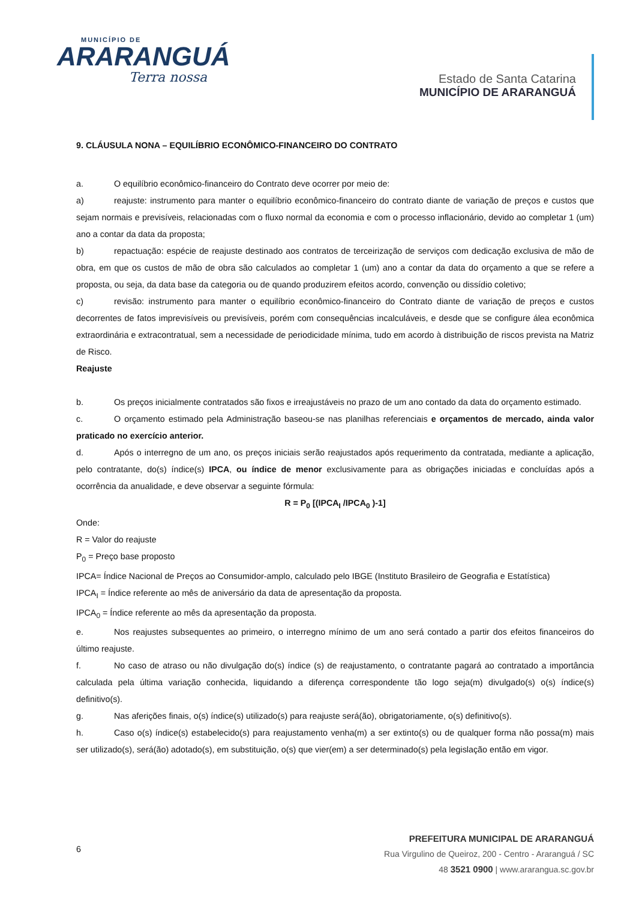MUNICÍPIO DE
ARARANGUÁ
Terra nossa
Estado de Santa Catarina
MUNICÍPIO DE ARARANGUÁ
9. CLÁUSULA NONA – EQUILÍBRIO ECONÔMICO-FINANCEIRO DO CONTRATO
a. O equilíbrio econômico-financeiro do Contrato deve ocorrer por meio de:
a) reajuste: instrumento para manter o equilíbrio econômico-financeiro do contrato diante de variação de preços e custos que sejam normais e previsíveis, relacionadas com o fluxo normal da economia e com o processo inflacionário, devido ao completar 1 (um) ano a contar da data da proposta;
b) repactuação: espécie de reajuste destinado aos contratos de terceirização de serviços com dedicação exclusiva de mão de obra, em que os custos de mão de obra são calculados ao completar 1 (um) ano a contar da data do orçamento a que se refere a proposta, ou seja, da data base da categoria ou de quando produzirem efeitos acordo, convenção ou dissídio coletivo;
c) revisão: instrumento para manter o equilíbrio econômico-financeiro do Contrato diante de variação de preços e custos decorrentes de fatos imprevisíveis ou previsíveis, porém com consequências incalculáveis, e desde que se configure álea econômica extraordinária e extracontratual, sem a necessidade de periodicidade mínima, tudo em acordo à distribuição de riscos prevista na Matriz de Risco.
Reajuste
b. Os preços inicialmente contratados são fixos e irreajustáveis no prazo de um ano contado da data do orçamento estimado.
c. O orçamento estimado pela Administração baseou-se nas planilhas referenciais e orçamentos de mercado, ainda valor praticado no exercício anterior.
d. Após o interregno de um ano, os preços iniciais serão reajustados após requerimento da contratada, mediante a aplicação, pelo contratante, do(s) índice(s) IPCA, ou índice de menor exclusivamente para as obrigações iniciadas e concluídas após a ocorrência da anualidade, e deve observar a seguinte fórmula:
R = P<sub>0</sub> [(IPCA<sub>I</sub> /IPCA<sub>0</sub> )-1]
Onde:
R = Valor do reajuste
P<sub>0</sub> = Preço base proposto
IPCA= Índice Nacional de Preços ao Consumidor-amplo, calculado pelo IBGE (Instituto Brasileiro de Geografia e Estatística)
IPCA<sub>I</sub> = Índice referente ao mês de aniversário da data de apresentação da proposta.
IPCA<sub>0</sub> = Índice referente ao mês da apresentação da proposta.
e. Nos reajustes subsequentes ao primeiro, o interregno mínimo de um ano será contado a partir dos efeitos financeiros do último reajuste.
f. No caso de atraso ou não divulgação do(s) índice (s) de reajustamento, o contratante pagará ao contratado a importância calculada pela última variação conhecida, liquidando a diferença correspondente tão logo seja(m) divulgado(s) o(s) índice(s) definitivo(s).
g. Nas aferições finais, o(s) índice(s) utilizado(s) para reajuste será(ão), obrigatoriamente, o(s) definitivo(s).
h. Caso o(s) índice(s) estabelecido(s) para reajustamento venha(m) a ser extinto(s) ou de qualquer forma não possa(m) mais ser utilizado(s), será(ão) adotado(s), em substituição, o(s) que vier(em) a ser determinado(s) pela legislação então em vigor.
6
PREFEITURA MUNICIPAL DE ARARANGUÁ
Rua Virgulino de Queiroz, 200 - Centro - Araranguá / SC
48 3521 0900 | www.ararangua.sc.gov.br